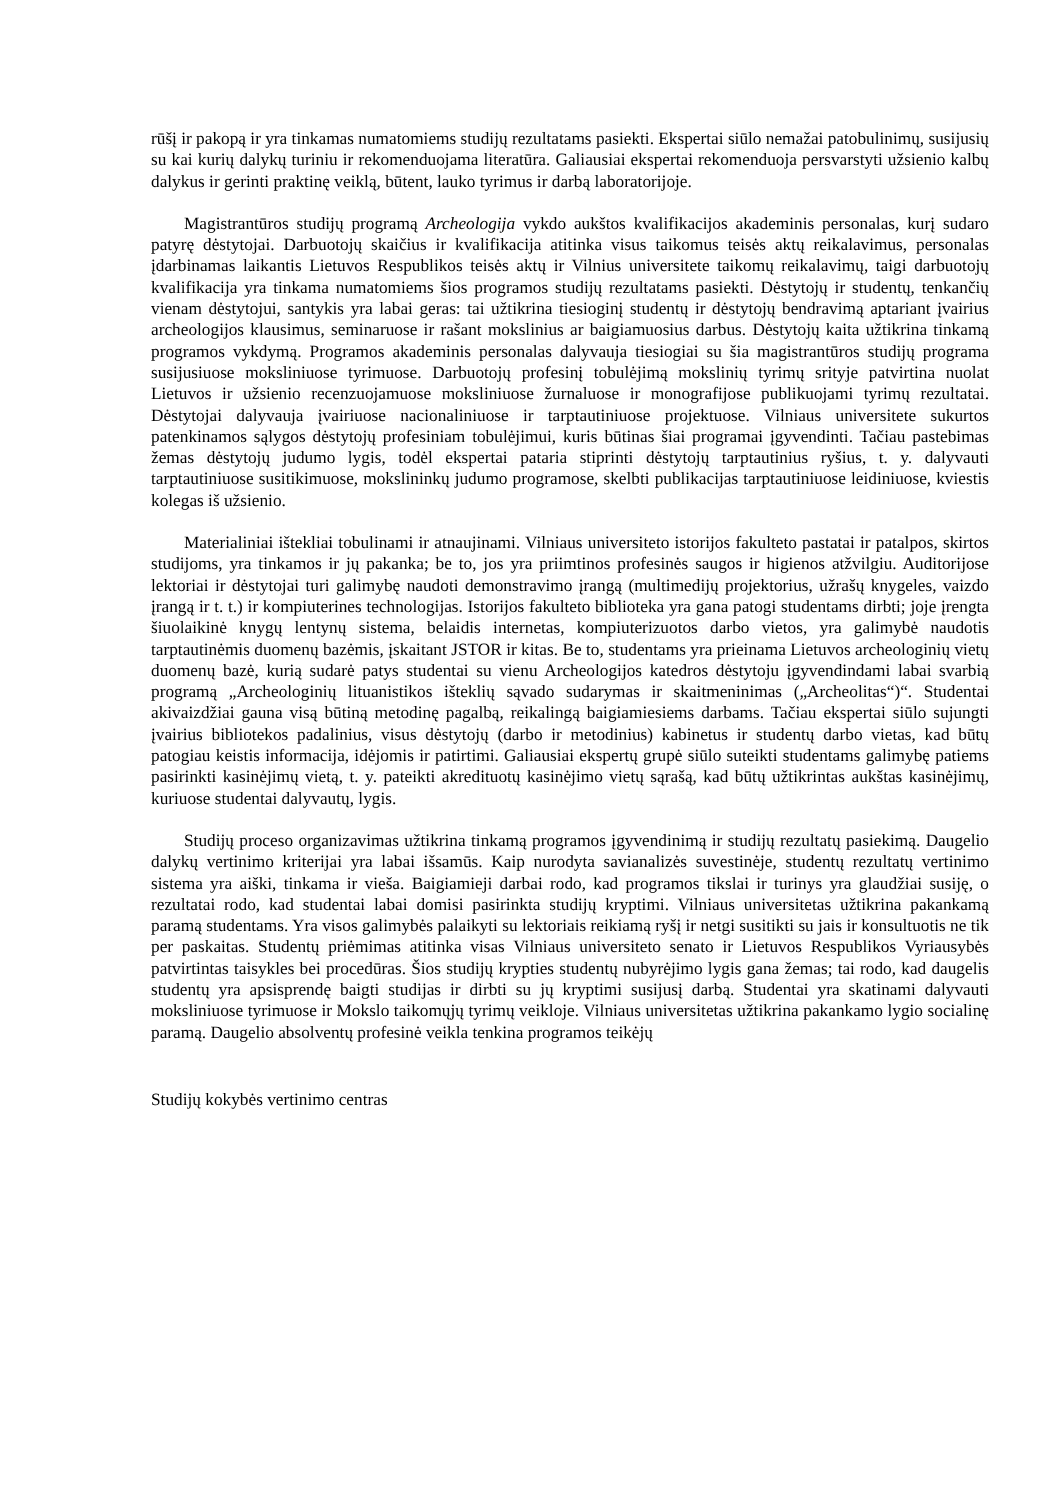rūšį ir pakopą ir yra tinkamas numatomiems studijų rezultatams pasiekti. Ekspertai siūlo nemažai patobulinimų, susijusių su kai kurių dalykų turiniu ir rekomenduojama literatūra. Galiausiai ekspertai rekomenduoja persvarstyti užsienio kalbų dalykus ir gerinti praktinę veiklą, būtent, lauko tyrimus ir darbą laboratorijoje.
Magistrantūros studijų programą Archeologija vykdo aukštos kvalifikacijos akademinis personalas, kurį sudaro patyrę dėstytojai. Darbuotojų skaičius ir kvalifikacija atitinka visus taikomus teisės aktų reikalavimus, personalas įdarbinamas laikantis Lietuvos Respublikos teisės aktų ir Vilnius universitete taikomų reikalavimų, taigi darbuotojų kvalifikacija yra tinkama numatomiems šios programos studijų rezultatams pasiekti. Dėstytojų ir studentų, tenkančių vienam dėstytojui, santykis yra labai geras: tai užtikrina tiesioginį studentų ir dėstytojų bendravimą aptariant įvairius archeologijos klausimus, seminaruose ir rašant mokslinius ar baigiamuosius darbus. Dėstytojų kaita užtikrina tinkamą programos vykdymą. Programos akademinis personalas dalyvauja tiesiogiai su šia magistrantūros studijų programa susijusiuose moksliniuose tyrimuose. Darbuotojų profesinį tobulėjimą mokslinių tyrimų srityje patvirtina nuolat Lietuvos ir užsienio recenzuojamuose moksliniuose žurnaluose ir monografijose publikuojami tyrimų rezultatai. Dėstytojai dalyvauja įvairiuose nacionaliniuose ir tarptautiniuose projektuose. Vilniaus universitete sukurtos patenkinamos sąlygos dėstytojų profesiniam tobulėjimui, kuris būtinas šiai programai įgyvendinti. Tačiau pastebimas žemas dėstytojų judumo lygis, todėl ekspertai pataria stiprinti dėstytojų tarptautinius ryšius, t. y. dalyvauti tarptautiniuose susitikimuose, mokslininkų judumo programose, skelbti publikacijas tarptautiniuose leidiniuose, kviestis kolegas iš užsienio.
Materialiniai ištekliai tobulinami ir atnaujinami. Vilniaus universiteto istorijos fakulteto pastatai ir patalpos, skirtos studijoms, yra tinkamos ir jų pakanka; be to, jos yra priimtinos profesinės saugos ir higienos atžvilgiu. Auditorijose lektoriai ir dėstytojai turi galimybę naudoti demonstravimo įrangą (multimedijų projektorius, užrašų knygeles, vaizdo įrangą ir t. t.) ir kompiuterines technologijas. Istorijos fakulteto biblioteka yra gana patogi studentams dirbti; joje įrengta šiuolaikinė knygų lentynų sistema, belaidis internetas, kompiuterizuotos darbo vietos, yra galimybė naudotis tarptautinėmis duomenų bazėmis, įskaitant JSTOR ir kitas. Be to, studentams yra prieinama Lietuvos archeologinių vietų duomenų bazė, kurią sudarė patys studentai su vienu Archeologijos katedros dėstytoju įgyvendindami labai svarbią programą „Archeologinių lituanistikos išteklių sąvado sudarymas ir skaitmeninimas („Archeolitas“)“. Studentai akivaizdžiai gauna visą būtiną metodinę pagalbą, reikalingą baigiamiesiems darbams. Tačiau ekspertai siūlo sujungti įvairius bibliotekos padalinius, visus dėstytojų (darbo ir metodinius) kabinetus ir studentų darbo vietas, kad būtų patogiau keistis informacija, idėjomis ir patirtimi. Galiausiai ekspertų grupė siūlo suteikti studentams galimybę patiems pasirinkti kasinėjimų vietą, t. y. pateikti akredituotų kasinėjimo vietų sąrašą, kad būtų užtikrintas aukštas kasinėjimų, kuriuose studentai dalyvautų, lygis.
Studijų proceso organizavimas užtikrina tinkamą programos įgyvendinimą ir studijų rezultatų pasiekimą. Daugelio dalykų vertinimo kriterijai yra labai išsamūs. Kaip nurodyta savianalizės suvestinėje, studentų rezultatų vertinimo sistema yra aiški, tinkama ir vieša. Baigiamieji darbai rodo, kad programos tikslai ir turinys yra glaudžiai susiję, o rezultatai rodo, kad studentai labai domisi pasirinkta studijų kryptimi. Vilniaus universitetas užtikrina pakankamą paramą studentams. Yra visos galimybės palaikyti su lektoriais reikiamą ryšį ir netgi susitikti su jais ir konsultuotis ne tik per paskaitas. Studentų priėmimas atitinka visas Vilniaus universiteto senato ir Lietuvos Respublikos Vyriausybės patvirtintas taisykles bei procedūras. Šios studijų krypties studentų nubyrėjimo lygis gana žemas; tai rodo, kad daugelis studentų yra apsisprendę baigti studijas ir dirbti su jų kryptimi susijusį darbą. Studentai yra skatinami dalyvauti moksliniuose tyrimuose ir Mokslo taikomųjų tyrimų veikloje. Vilniaus universitetas užtikrina pakankamo lygio socialinę paramą. Daugelio absolventų profesinė veikla tenkina programos teikėjų
Studijų kokybės vertinimo centras